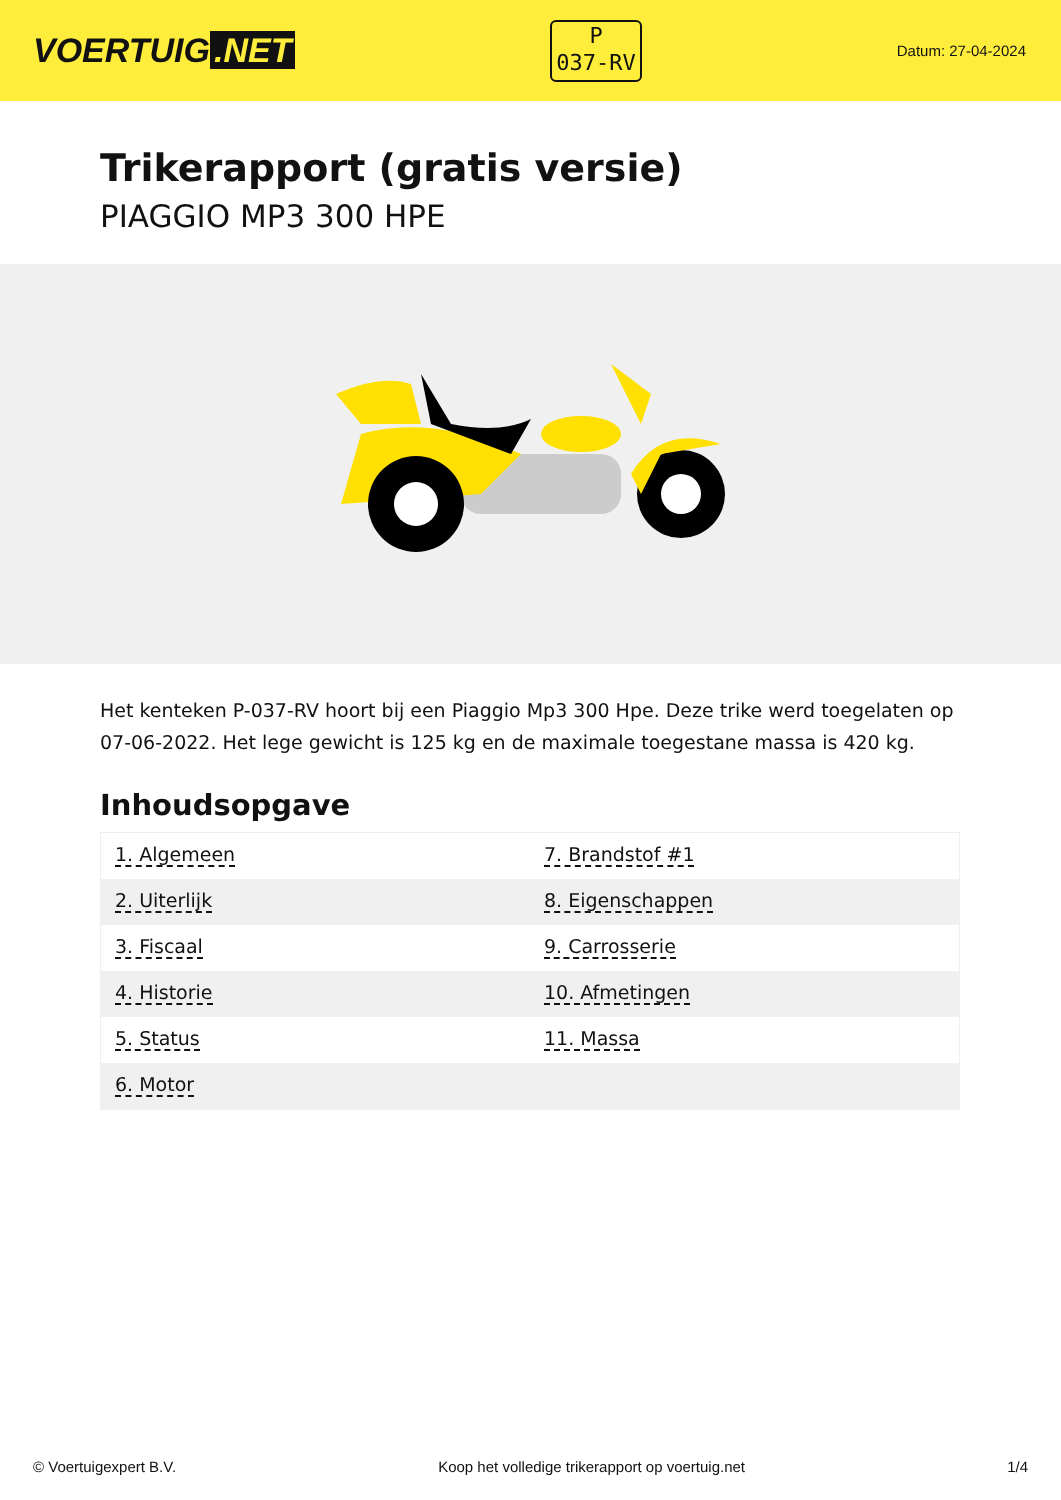VOERTUIG.NET
P
037-RV
Datum: 27-04-2024
Trikerapport (gratis versie)
PIAGGIO MP3 300 HPE
Het kenteken P-037-RV hoort bij een Piaggio Mp3 300 Hpe. Deze trike werd toegelaten op 07-06-2022. Het lege gewicht is 125 kg en de maximale toegestane massa is 420 kg.
Inhoudsopgave
| 1. Algemeen | 7. Brandstof #1 |
| 2. Uiterlijk | 8. Eigenschappen |
| 3. Fiscaal | 9. Carrosserie |
| 4. Historie | 10. Afmetingen |
| 5. Status | 11. Massa |
| 6. Motor | |
© Voertuigexpert B.V. Koop het volledige trikerapport op voertuig.net
1/4